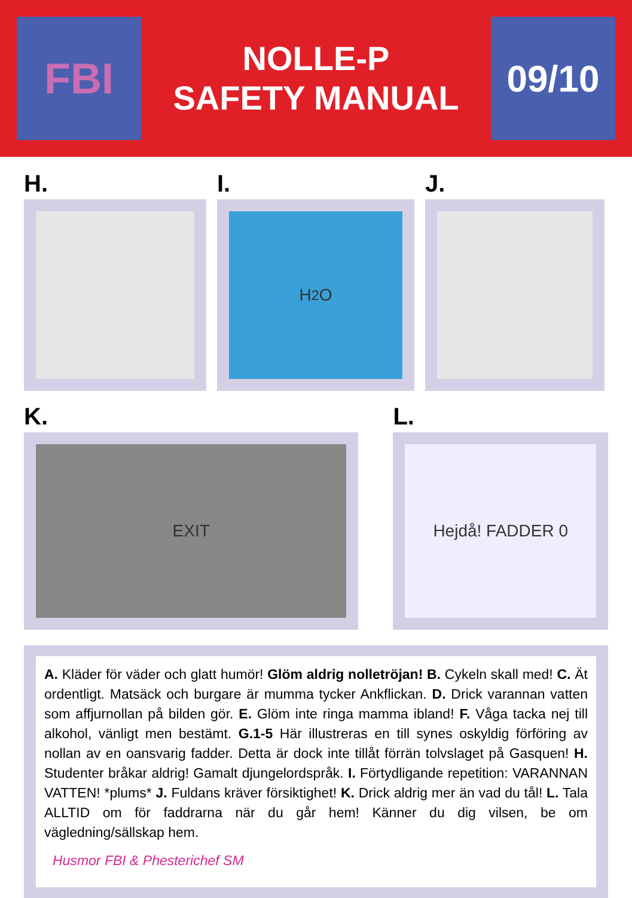FBI
NOLLE-P
SAFETY MANUAL
09/10
H. I.
H<sub>2</sub>O
J.
K.
EXIT
L.
Hejdå! FADDER 0
A. Kläder för väder och glatt humör! Glöm aldrig nolletröjan! B. Cykeln skall med! C. Ät ordentligt. Matsäck och burgare är mumma tycker Ankflickan. D. Drick varannan vatten som affjurnollan på bilden gör. E. Glöm inte ringa mamma ibland! F. Våga tacka nej till alkohol, vänligt men bestämt. G.1-5 Här illustreras en till synes oskyldig förföring av nollan av en oansvarig fadder. Detta är dock inte tillåt förrän tolvslaget på Gasquen! H. Studenter bråkar aldrig! Gamalt djungelordspråk. I. Förtydligande repetition: VARANNAN VATTEN! *plums* J. Fuldans kräver försiktighet! K. Drick aldrig mer än vad du tål! L. Tala ALLTID om för faddrarna när du går hem! Känner du dig vilsen, be om vägledning/sällskap hem.
Husmor FBI & Phesterichef SM